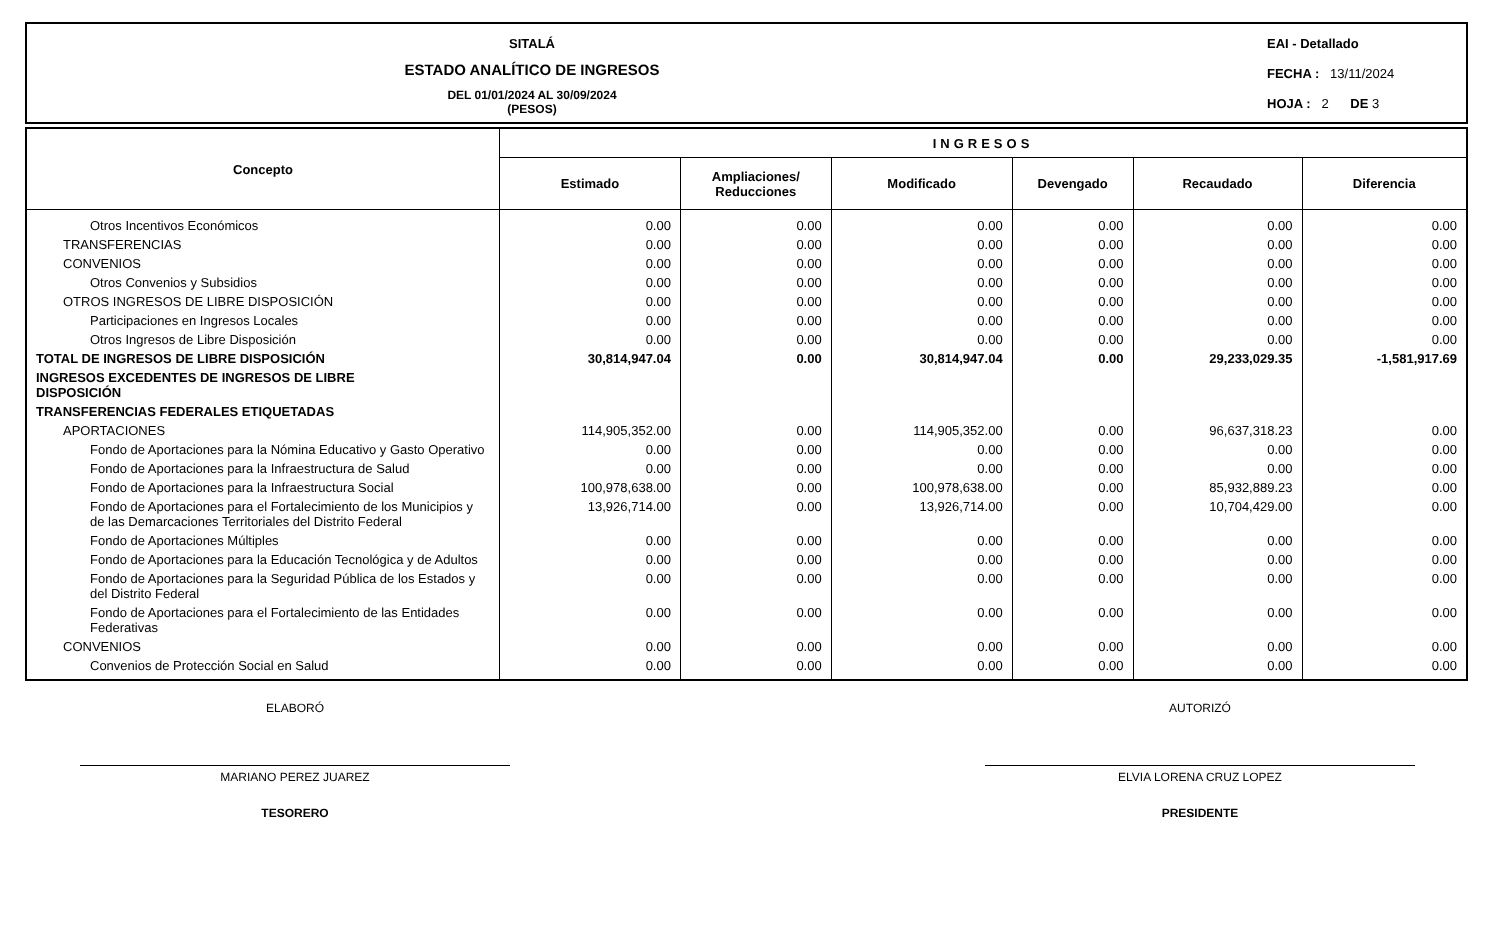SITALÁ
ESTADO ANALÍTICO DE INGRESOS
DEL 01/01/2024 AL 30/09/2024
(PESOS)
EAI - Detallado
FECHA : 13/11/2024
HOJA : 2 DE 3
| Concepto | INGRESOS | | | | | |
| --- | --- | --- | --- | --- | --- | --- |
| | Estimado | Ampliaciones/ Reducciones | Modificado | Devengado | Recaudado | Diferencia |
| Otros Incentivos Económicos | 0.00 | 0.00 | 0.00 | 0.00 | 0.00 | 0.00 |
| TRANSFERENCIAS | 0.00 | 0.00 | 0.00 | 0.00 | 0.00 | 0.00 |
| CONVENIOS | 0.00 | 0.00 | 0.00 | 0.00 | 0.00 | 0.00 |
| Otros Convenios y Subsidios | 0.00 | 0.00 | 0.00 | 0.00 | 0.00 | 0.00 |
| OTROS INGRESOS DE LIBRE DISPOSICIÓN | 0.00 | 0.00 | 0.00 | 0.00 | 0.00 | 0.00 |
| Participaciones en Ingresos Locales | 0.00 | 0.00 | 0.00 | 0.00 | 0.00 | 0.00 |
| Otros Ingresos de Libre Disposición | 0.00 | 0.00 | 0.00 | 0.00 | 0.00 | 0.00 |
| TOTAL DE INGRESOS DE LIBRE DISPOSICIÓN | 30,814,947.04 | 0.00 | 30,814,947.04 | 0.00 | 29,233,029.35 | -1,581,917.69 |
| INGRESOS EXCEDENTES DE INGRESOS DE LIBRE DISPOSICIÓN | | | | | | |
| TRANSFERENCIAS FEDERALES ETIQUETADAS | | | | | | |
| APORTACIONES | 114,905,352.00 | 0.00 | 114,905,352.00 | 0.00 | 96,637,318.23 | 0.00 |
| Fondo de Aportaciones para la Nómina Educativo y Gasto Operativo | 0.00 | 0.00 | 0.00 | 0.00 | 0.00 | 0.00 |
| Fondo de Aportaciones para la Infraestructura de Salud | 0.00 | 0.00 | 0.00 | 0.00 | 0.00 | 0.00 |
| Fondo de Aportaciones para la Infraestructura Social | 100,978,638.00 | 0.00 | 100,978,638.00 | 0.00 | 85,932,889.23 | 0.00 |
| Fondo de Aportaciones para el Fortalecimiento de los Municipios y de las Demarcaciones Territoriales del Distrito Federal | 13,926,714.00 | 0.00 | 13,926,714.00 | 0.00 | 10,704,429.00 | 0.00 |
| Fondo de Aportaciones Múltiples | 0.00 | 0.00 | 0.00 | 0.00 | 0.00 | 0.00 |
| Fondo de Aportaciones para la Educación Tecnológica y de Adultos | 0.00 | 0.00 | 0.00 | 0.00 | 0.00 | 0.00 |
| Fondo de Aportaciones para la Seguridad Pública de los Estados y del Distrito Federal | 0.00 | 0.00 | 0.00 | 0.00 | 0.00 | 0.00 |
| Fondo de Aportaciones para el Fortalecimiento de las Entidades Federativas | 0.00 | 0.00 | 0.00 | 0.00 | 0.00 | 0.00 |
| CONVENIOS | 0.00 | 0.00 | 0.00 | 0.00 | 0.00 | 0.00 |
| Convenios de Protección Social en Salud | 0.00 | 0.00 | 0.00 | 0.00 | 0.00 | 0.00 |
ELABORÓ
MARIANO PEREZ JUAREZ
TESORERO
AUTORIZÓ
ELVIA LORENA CRUZ LOPEZ
PRESIDENTE